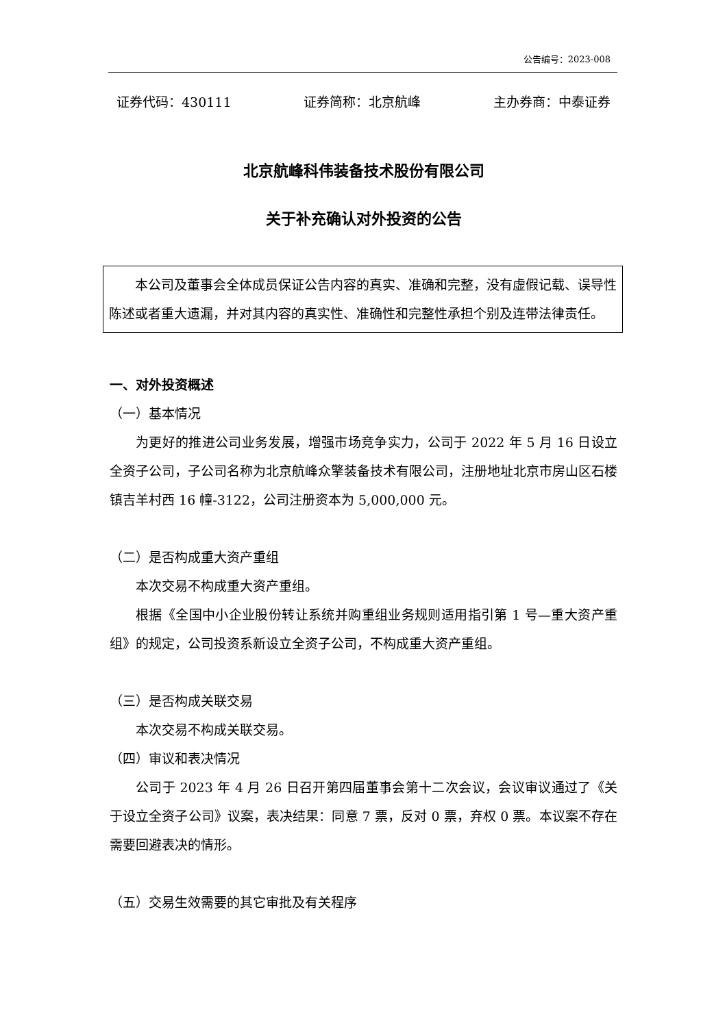公告编号：2023-008
证券代码：430111 证券简称：北京航峰 主办券商：中泰证券
北京航峰科伟装备技术股份有限公司
关于补充确认对外投资的公告
本公司及董事会全体成员保证公告内容的真实、准确和完整，没有虚假记载、误导性陈述或者重大遗漏，并对其内容的真实性、准确性和完整性承担个别及连带法律责任。
一、对外投资概述
（一）基本情况
为更好的推进公司业务发展，增强市场竞争实力，公司于 2022 年 5 月 16 日设立全资子公司，子公司名称为北京航峰众擎装备技术有限公司，注册地址北京市房山区石楼镇吉羊村西 16 幢-3122，公司注册资本为 5,000,000 元。
（二）是否构成重大资产重组
本次交易不构成重大资产重组。
根据《全国中小企业股份转让系统并购重组业务规则适用指引第 1 号—重大资产重组》的规定，公司投资系新设立全资子公司，不构成重大资产重组。
（三）是否构成关联交易
本次交易不构成关联交易。
（四）审议和表决情况
公司于 2023 年 4 月 26 日召开第四届董事会第十二次会议，会议审议通过了《关于设立全资子公司》议案，表决结果：同意 7 票，反对 0 票，弃权 0 票。本议案不存在需要回避表决的情形。
（五）交易生效需要的其它审批及有关程序